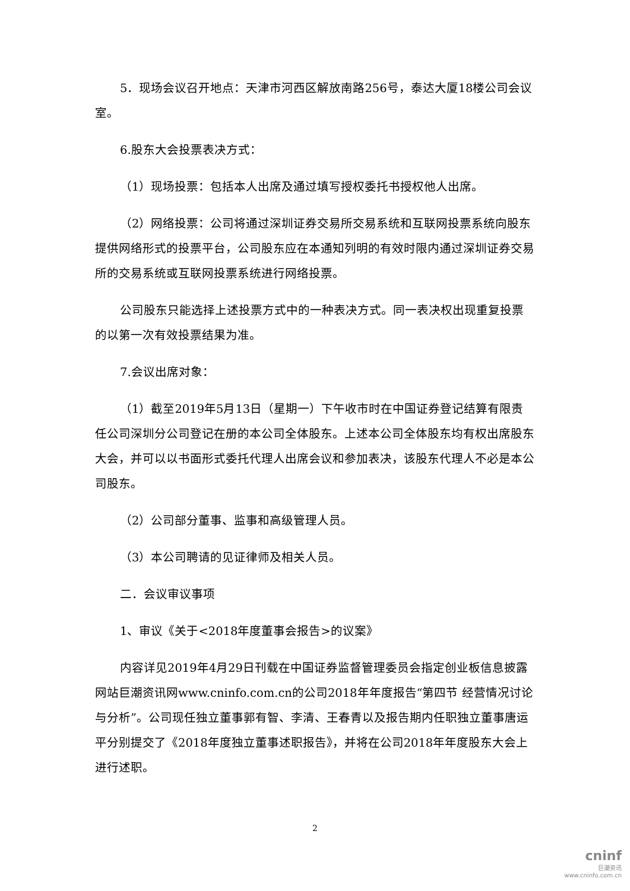5．现场会议召开地点：天津市河西区解放南路256号，泰达大厦18楼公司会议室。
6.股东大会投票表决方式：
（1）现场投票：包括本人出席及通过填写授权委托书授权他人出席。
（2）网络投票：公司将通过深圳证券交易所交易系统和互联网投票系统向股东提供网络形式的投票平台，公司股东应在本通知列明的有效时限内通过深圳证券交易所的交易系统或互联网投票系统进行网络投票。
公司股东只能选择上述投票方式中的一种表决方式。同一表决权出现重复投票的以第一次有效投票结果为准。
7.会议出席对象：
（1）截至2019年5月13日（星期一）下午收市时在中国证券登记结算有限责任公司深圳分公司登记在册的本公司全体股东。上述本公司全体股东均有权出席股东大会，并可以以书面形式委托代理人出席会议和参加表决，该股东代理人不必是本公司股东。
（2）公司部分董事、监事和高级管理人员。
（3）本公司聘请的见证律师及相关人员。
二．会议审议事项
1、审议《关于<2018年度董事会报告>的议案》
内容详见2019年4月29日刊载在中国证券监督管理委员会指定创业板信息披露网站巨潮资讯网www.cninfo.com.cn的公司2018年年度报告“第四节 经营情况讨论与分析”。公司现任独立董事郭有智、李清、王春青以及报告期内任职独立董事唐运平分别提交了《2018年度独立董事述职报告》，并将在公司2018年年度股东大会上进行述职。
2
cninf
巨潮资讯
www.cninfo.com.cn